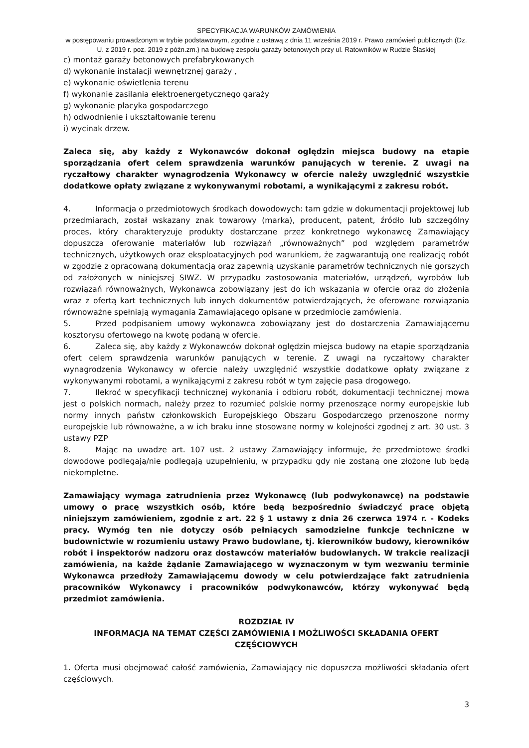SPECYFIKACJA WARUNKÓW ZAMÓWIENIA
w postępowaniu prowadzonym w trybie podstawowym, zgodnie z ustawą z dnia 11 września 2019 r. Prawo zamówień publicznych (Dz. U. z 2019 r. poz. 2019 z późn.zm.) na budowę zespołu garaży betonowych przy ul. Ratowników w Rudzie Ślaskiej
c) montaż garaży betonowych prefabrykowanych
d) wykonanie instalacji wewnętrznej garaży ,
e) wykonanie oświetlenia terenu
f) wykonanie zasilania elektroenergetycznego garaży
g) wykonanie placyka gospodarczego
h) odwodnienie i ukształtowanie terenu
i) wycinak drzew.
Zaleca się, aby każdy z Wykonawców dokonał oględzin miejsca budowy na etapie sporządzania ofert celem sprawdzenia warunków panujących w terenie. Z uwagi na ryczałtowy charakter wynagrodzenia Wykonawcy w ofercie należy uwzględnić wszystkie dodatkowe opłaty związane z wykonywanymi robotami, a wynikającymi z zakresu robót.
4. Informacja o przedmiotowych środkach dowodowych: tam gdzie w dokumentacji projektowej lub przedmiarach, został wskazany znak towarowy (marka), producent, patent, źródło lub szczególny proces, który charakteryzuje produkty dostarczane przez konkretnego wykonawcę Zamawiający dopuszcza oferowanie materiałów lub rozwiązań „równoważnych” pod względem parametrów technicznych, użytkowych oraz eksploatacyjnych pod warunkiem, że zagwarantują one realizację robót w zgodzie z opracowaną dokumentacją oraz zapewnią uzyskanie parametrów technicznych nie gorszych od założonych w niniejszej SIWZ. W przypadku zastosowania materiałów, urządzeń, wyrobów lub rozwiązań równoważnych, Wykonawca zobowiązany jest do ich wskazania w ofercie oraz do złożenia wraz z ofertą kart technicznych lub innych dokumentów potwierdzających, że oferowane rozwiązania równoważne spełniają wymagania Zamawiającego opisane w przedmiocie zamówienia.
5. Przed podpisaniem umowy wykonawca zobowiązany jest do dostarczenia Zamawiającemu kosztorysu ofertowego na kwotę podaną w ofercie.
6. Zaleca się, aby każdy z Wykonawców dokonał oględzin miejsca budowy na etapie sporządzania ofert celem sprawdzenia warunków panujących w terenie. Z uwagi na ryczałtowy charakter wynagrodzenia Wykonawcy w ofercie należy uwzględnić wszystkie dodatkowe opłaty związane z wykonywanymi robotami, a wynikającymi z zakresu robót w tym zajęcie pasa drogowego.
7. Ilekroć w specyfikacji technicznej wykonania i odbioru robót, dokumentacji technicznej mowa jest o polskich normach, należy przez to rozumieć polskie normy przenoszące normy europejskie lub normy innych państw członkowskich Europejskiego Obszaru Gospodarczego przenoszone normy europejskie lub równoważne, a w ich braku inne stosowane normy w kolejności zgodnej z art. 30 ust. 3 ustawy PZP
8. Mając na uwadze art. 107 ust. 2 ustawy Zamawiający informuje, że przedmiotowe środki dowodowe podlegają/nie podlegają uzupełnieniu, w przypadku gdy nie zostaną one złożone lub będą niekompletne.
Zamawiający wymaga zatrudnienia przez Wykonawcę (lub podwykonawcę) na podstawie umowy o pracę wszystkich osób, które będą bezpośrednio świadczyć pracę objętą niniejszym zamówieniem, zgodnie z art. 22 § 1 ustawy z dnia 26 czerwca 1974 r. - Kodeks pracy. Wymóg ten nie dotyczy osób pełniących samodzielne funkcje techniczne w budownictwie w rozumieniu ustawy Prawo budowlane, tj. kierowników budowy, kierowników robót i inspektorów nadzoru oraz dostawców materiałów budowlanych. W trakcie realizacji zamówienia, na każde żądanie Zamawiającego w wyznaczonym w tym wezwaniu terminie Wykonawca przedłoży Zamawiającemu dowody w celu potwierdzające fakt zatrudnienia pracowników Wykonawcy i pracowników podwykonawców, którzy wykonywać będą przedmiot zamówienia.
ROZDZIAŁ IV
INFORMACJA NA TEMAT CZĘŚCI ZAMÓWIENIA I MOŻLIWOŚCI SKŁADANIA OFERT CZĘŚCIOWYCH
1. Oferta musi obejmować całość zamówienia, Zamawiający nie dopuszcza możliwości składania ofert częściowych.
3